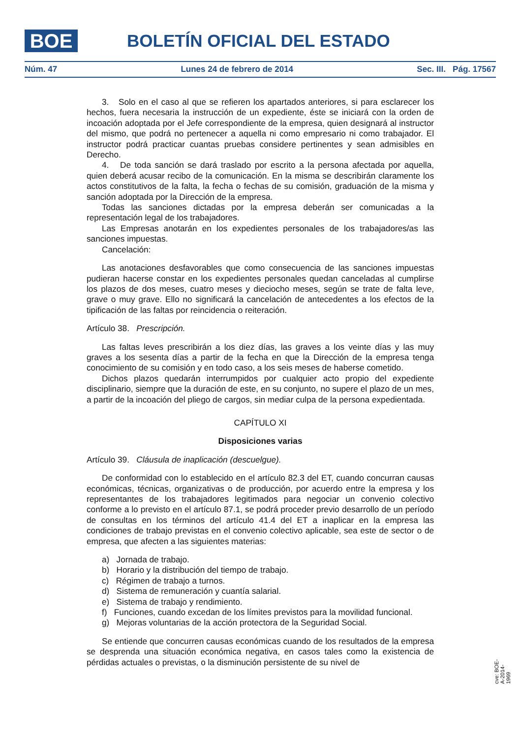BOE BOLETÍN OFICIAL DEL ESTADO
Núm. 47 Lunes 24 de febrero de 2014 Sec. III. Pág. 17567
3. Solo en el caso al que se refieren los apartados anteriores, si para esclarecer los hechos, fuera necesaria la instrucción de un expediente, éste se iniciará con la orden de incoación adoptada por el Jefe correspondiente de la empresa, quien designará al instructor del mismo, que podrá no pertenecer a aquella ni como empresario ni como trabajador. El instructor podrá practicar cuantas pruebas considere pertinentes y sean admisibles en Derecho.
4. De toda sanción se dará traslado por escrito a la persona afectada por aquella, quien deberá acusar recibo de la comunicación. En la misma se describirán claramente los actos constitutivos de la falta, la fecha o fechas de su comisión, graduación de la misma y sanción adoptada por la Dirección de la empresa.
Todas las sanciones dictadas por la empresa deberán ser comunicadas a la representación legal de los trabajadores.
Las Empresas anotarán en los expedientes personales de los trabajadores/as las sanciones impuestas.
Cancelación:
Las anotaciones desfavorables que como consecuencia de las sanciones impuestas pudieran hacerse constar en los expedientes personales quedan canceladas al cumplirse los plazos de dos meses, cuatro meses y dieciocho meses, según se trate de falta leve, grave o muy grave. Ello no significará la cancelación de antecedentes a los efectos de la tipificación de las faltas por reincidencia o reiteración.
Artículo 38. Prescripción.
Las faltas leves prescribirán a los diez días, las graves a los veinte días y las muy graves a los sesenta días a partir de la fecha en que la Dirección de la empresa tenga conocimiento de su comisión y en todo caso, a los seis meses de haberse cometido.
Dichos plazos quedarán interrumpidos por cualquier acto propio del expediente disciplinario, siempre que la duración de este, en su conjunto, no supere el plazo de un mes, a partir de la incoación del pliego de cargos, sin mediar culpa de la persona expedientada.
CAPÍTULO XI
Disposiciones varias
Artículo 39. Cláusula de inaplicación (descuelgue).
De conformidad con lo establecido en el artículo 82.3 del ET, cuando concurran causas económicas, técnicas, organizativas o de producción, por acuerdo entre la empresa y los representantes de los trabajadores legitimados para negociar un convenio colectivo conforme a lo previsto en el artículo 87.1, se podrá proceder previo desarrollo de un período de consultas en los términos del artículo 41.4 del ET a inaplicar en la empresa las condiciones de trabajo previstas en el convenio colectivo aplicable, sea este de sector o de empresa, que afecten a las siguientes materias:
a) Jornada de trabajo.
b) Horario y la distribución del tiempo de trabajo.
c) Régimen de trabajo a turnos.
d) Sistema de remuneración y cuantía salarial.
e) Sistema de trabajo y rendimiento.
f) Funciones, cuando excedan de los límites previstos para la movilidad funcional.
g) Mejoras voluntarias de la acción protectora de la Seguridad Social.
Se entiende que concurren causas económicas cuando de los resultados de la empresa se desprenda una situación económica negativa, en casos tales como la existencia de pérdidas actuales o previstas, o la disminución persistente de su nivel de
cve: BOE-A-2014-1969